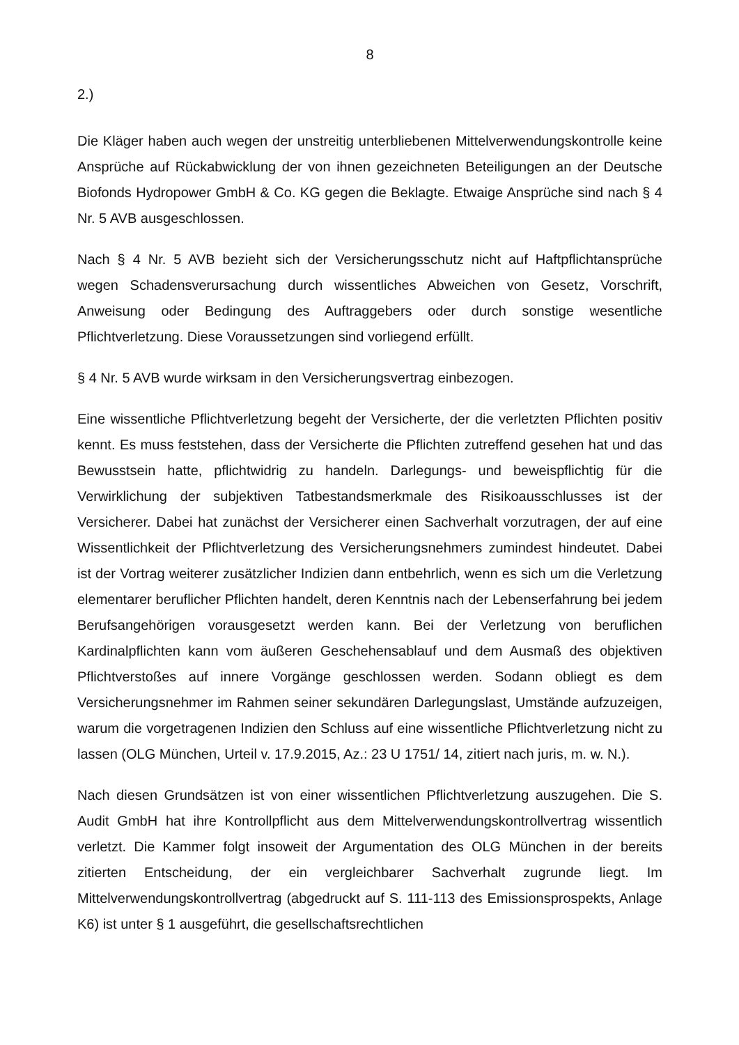8
2.)
Die Kläger haben auch wegen der unstreitig unterbliebenen Mittelverwendungskontrolle keine Ansprüche auf Rückabwicklung der von ihnen gezeichneten Beteiligungen an der Deutsche Biofonds Hydropower GmbH & Co. KG gegen die Beklagte. Etwaige Ansprüche sind nach § 4 Nr. 5 AVB ausgeschlossen.
Nach § 4 Nr. 5 AVB bezieht sich der Versicherungsschutz nicht auf Haftpflichtansprüche wegen Schadensverursachung durch wissentliches Abweichen von Gesetz, Vorschrift, Anweisung oder Bedingung des Auftraggebers oder durch sonstige wesentliche Pflichtverletzung. Diese Voraussetzungen sind vorliegend erfüllt.
§ 4 Nr. 5 AVB wurde wirksam in den Versicherungsvertrag einbezogen.
Eine wissentliche Pflichtverletzung begeht der Versicherte, der die verletzten Pflichten positiv kennt. Es muss feststehen, dass der Versicherte die Pflichten zutreffend gesehen hat und das Bewusstsein hatte, pflichtwidrig zu handeln. Darlegungs- und beweispflichtig für die Verwirklichung der subjektiven Tatbestandsmerkmale des Risikoausschlusses ist der Versicherer. Dabei hat zunächst der Versicherer einen Sachverhalt vorzutragen, der auf eine Wissentlichkeit der Pflichtverletzung des Versicherungsnehmers zumindest hindeutet. Dabei ist der Vortrag weiterer zusätzlicher Indizien dann entbehrlich, wenn es sich um die Verletzung elementarer beruflicher Pflichten handelt, deren Kenntnis nach der Lebenserfahrung bei jedem Berufsangehörigen vorausgesetzt werden kann. Bei der Verletzung von beruflichen Kardinalpflichten kann vom äußeren Geschehensablauf und dem Ausmaß des objektiven Pflichtverstoßes auf innere Vorgänge geschlossen werden. Sodann obliegt es dem Versicherungsnehmer im Rahmen seiner sekundären Darlegungslast, Umstände aufzuzeigen, warum die vorgetragenen Indizien den Schluss auf eine wissentliche Pflichtverletzung nicht zu lassen (OLG München, Urteil v. 17.9.2015, Az.: 23 U 1751/ 14, zitiert nach juris, m. w. N.).
Nach diesen Grundsätzen ist von einer wissentlichen Pflichtverletzung auszugehen. Die S. Audit GmbH hat ihre Kontrollpflicht aus dem Mittelverwendungskontrollvertrag wissentlich verletzt. Die Kammer folgt insoweit der Argumentation des OLG München in der bereits zitierten Entscheidung, der ein vergleichbarer Sachverhalt zugrunde liegt. Im Mittelverwendungskontrollvertrag (abgedruckt auf S. 111-113 des Emissionsprospekts, Anlage K6) ist unter § 1 ausgeführt, die gesellschaftsrechtlichen